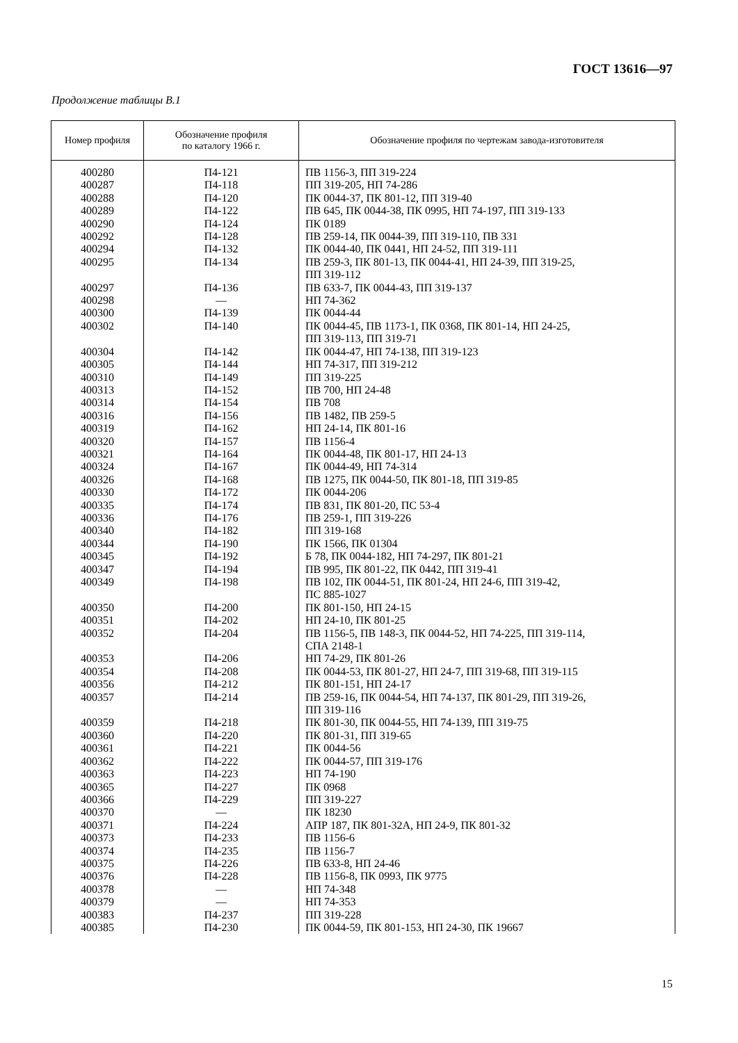ГОСТ 13616—97
Продолжение таблицы В.1
| Номер профиля | Обозначение профиля по каталогу 1966 г. | Обозначение профиля по чертежам завода-изготовителя |
| --- | --- | --- |
| 400280 400287 400288 400289 400290 400292 400294 400295 400297 400298 400300 400302 400304 400305 400310 400313 400314 400316 400319 400320 400321 400324 400326 400330 400335 400336 400340 400344 400345 400347 400349 400350 400351 400352 400353 400354 400356 400357 400359 400360 400361 400362 400363 400365 400366 400370 400371 400373 400374 400375 400376 400378 400379 400383 400385 | П4-121 П4-118 П4-120 П4-122 П4-124 П4-128 П4-132 П4-134 П4-136 — П4-139 П4-140 П4-142 П4-144 П4-149 П4-152 П4-154 П4-156 П4-162 П4-157 П4-164 П4-167 П4-168 П4-172 П4-174 П4-176 П4-182 П4-190 П4-192 П4-194 П4-198 П4-200 П4-202 П4-204 П4-206 П4-208 П4-212 П4-214 П4-218 П4-220 П4-221 П4-222 П4-223 П4-227 П4-229 — П4-224 П4-233 П4-235 П4-226 П4-228 — — П4-237 П4-230 | ПВ 1156-3, ПП 319-224 ПП 319-205, НП 74-286 ПК 0044-37, ПК 801-12, ПП 319-40 ПВ 645, ПК 0044-38, ПК 0995, НП 74-197, ПП 319-133 ПК 0189 ПВ 259-14, ПК 0044-39, ПП 319-110, ПВ 331 ПК 0044-40, ПК 0441, НП 24-52, ПП 319-111 ПВ 259-3, ПК 801-13, ПК 0044-41, НП 24-39, ПП 319-25, ПП 319-112 ПВ 633-7, ПК 0044-43, ПП 319-137 НП 74-362 ПК 0044-44 ПК 0044-45, ПВ 1173-1, ПК 0368, ПК 801-14, НП 24-25, ПП 319-113, ПП 319-71 ПК 0044-47, НП 74-138, ПП 319-123 НП 74-317, ПП 319-212 ПП 319-225 ПВ 700, НП 24-48 ПВ 708 ПВ 1482, ПВ 259-5 НП 24-14, ПК 801-16 ПВ 1156-4 ПК 0044-48, ПК 801-17, НП 24-13 ПК 0044-49, НП 74-314 ПВ 1275, ПК 0044-50, ПК 801-18, ПП 319-85 ПК 0044-206 ПВ 831, ПК 801-20, ПС 53-4 ПВ 259-1, ПП 319-226 ПП 319-168 ПК 1566, ПК 01304 Б 78, ПК 0044-182, НП 74-297, ПК 801-21 ПВ 995, ПК 801-22, ПК 0442, ПП 319-41 ПВ 102, ПК 0044-51, ПК 801-24, НП 24-6, ПП 319-42, ПС 885-1027 ПК 801-150, НП 24-15 НП 24-10, ПК 801-25 ПВ 1156-5, ПВ 148-3, ПК 0044-52, НП 74-225, ПП 319-114, СПА 2148-1 НП 74-29, ПК 801-26 ПК 0044-53, ПК 801-27, НП 24-7, ПП 319-68, ПП 319-115 ПК 801-151, НП 24-17 ПВ 259-16, ПК 0044-54, НП 74-137, ПК 801-29, ПП 319-26, ПП 319-116 ПК 801-30, ПК 0044-55, НП 74-139, ПП 319-75 ПК 801-31, ПП 319-65 ПК 0044-56 ПК 0044-57, ПП 319-176 НП 74-190 ПК 0968 ПП 319-227 ПК 18230 АПР 187, ПК 801-32А, НП 24-9, ПК 801-32 ПВ 1156-6 ПВ 1156-7 ПВ 633-8, НП 24-46 ПВ 1156-8, ПК 0993, ПК 9775 НП 74-348 НП 74-353 ПП 319-228 ПК 0044-59, ПК 801-153, НП 24-30, ПК 19667 |
15